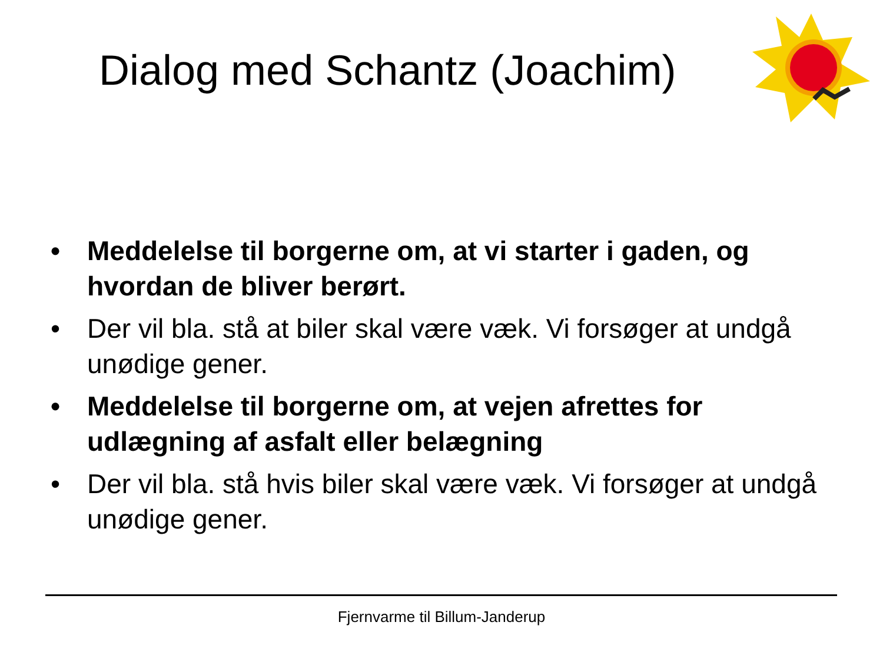Dialog med Schantz (Joachim)
• Meddelelse til borgerne om, at vi starter i gaden, og hvordan de bliver berørt.
• Der vil bla. stå at biler skal være væk. Vi forsøger at undgå unødige gener.
• Meddelelse til borgerne om, at vejen afrettes for udlægning af asfalt eller belægning
• Der vil bla. stå hvis biler skal være væk. Vi forsøger at undgå unødige gener.
Fjernvarme til Billum-Janderup